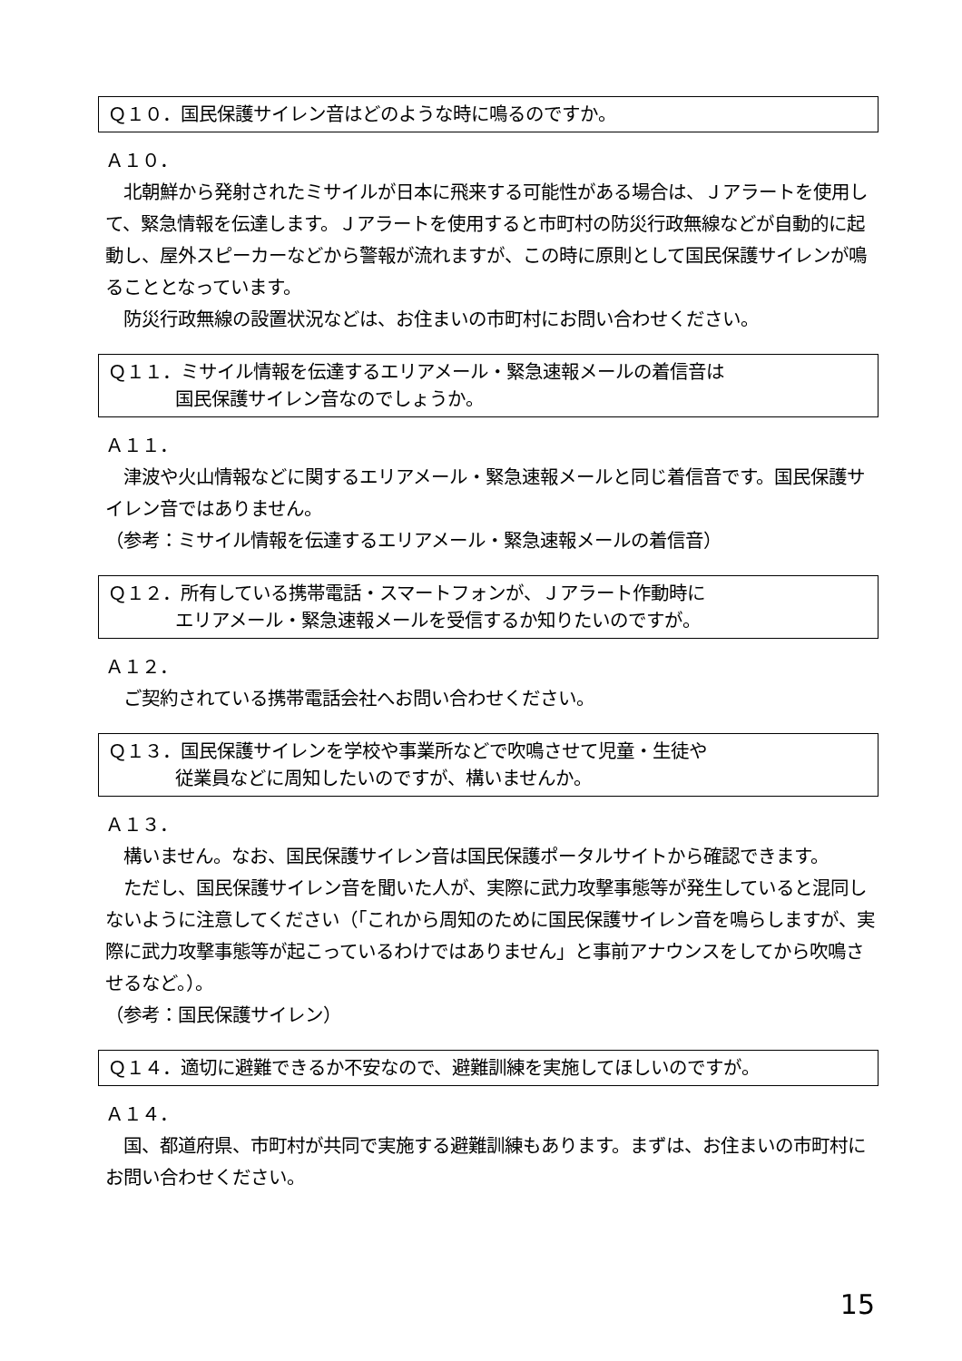Ｑ１０．国民保護サイレン音はどのような時に鳴るのですか。
Ａ１０．
　北朝鮮から発射されたミサイルが日本に飛来する可能性がある場合は、Ｊアラートを使用して、緊急情報を伝達します。Ｊアラートを使用すると市町村の防災行政無線などが自動的に起動し、屋外スピーカーなどから警報が流れますが、この時に原則として国民保護サイレンが鳴ることとなっています。
　防災行政無線の設置状況などは、お住まいの市町村にお問い合わせください。
Ｑ１１．ミサイル情報を伝達するエリアメール・緊急速報メールの着信音は
国民保護サイレン音なのでしょうか。
Ａ１１．
　津波や火山情報などに関するエリアメール・緊急速報メールと同じ着信音です。国民保護サイレン音ではありません。
（参考：ミサイル情報を伝達するエリアメール・緊急速報メールの着信音）
Ｑ１２．所有している携帯電話・スマートフォンが、Ｊアラート作動時に
エリアメール・緊急速報メールを受信するか知りたいのですが。
Ａ１２．
　ご契約されている携帯電話会社へお問い合わせください。
Ｑ１３．国民保護サイレンを学校や事業所などで吹鳴させて児童・生徒や
従業員などに周知したいのですが、構いませんか。
Ａ１３．
　構いません。なお、国民保護サイレン音は国民保護ポータルサイトから確認できます。
　ただし、国民保護サイレン音を聞いた人が、実際に武力攻撃事態等が発生していると混同しないように注意してください（「これから周知のために国民保護サイレン音を鳴らしますが、実際に武力攻撃事態等が起こっているわけではありません」と事前アナウンスをしてから吹鳴させるなど。）。
（参考：国民保護サイレン）
Ｑ１４．適切に避難できるか不安なので、避難訓練を実施してほしいのですが。
Ａ１４．
　国、都道府県、市町村が共同で実施する避難訓練もあります。まずは、お住まいの市町村にお問い合わせください。
15